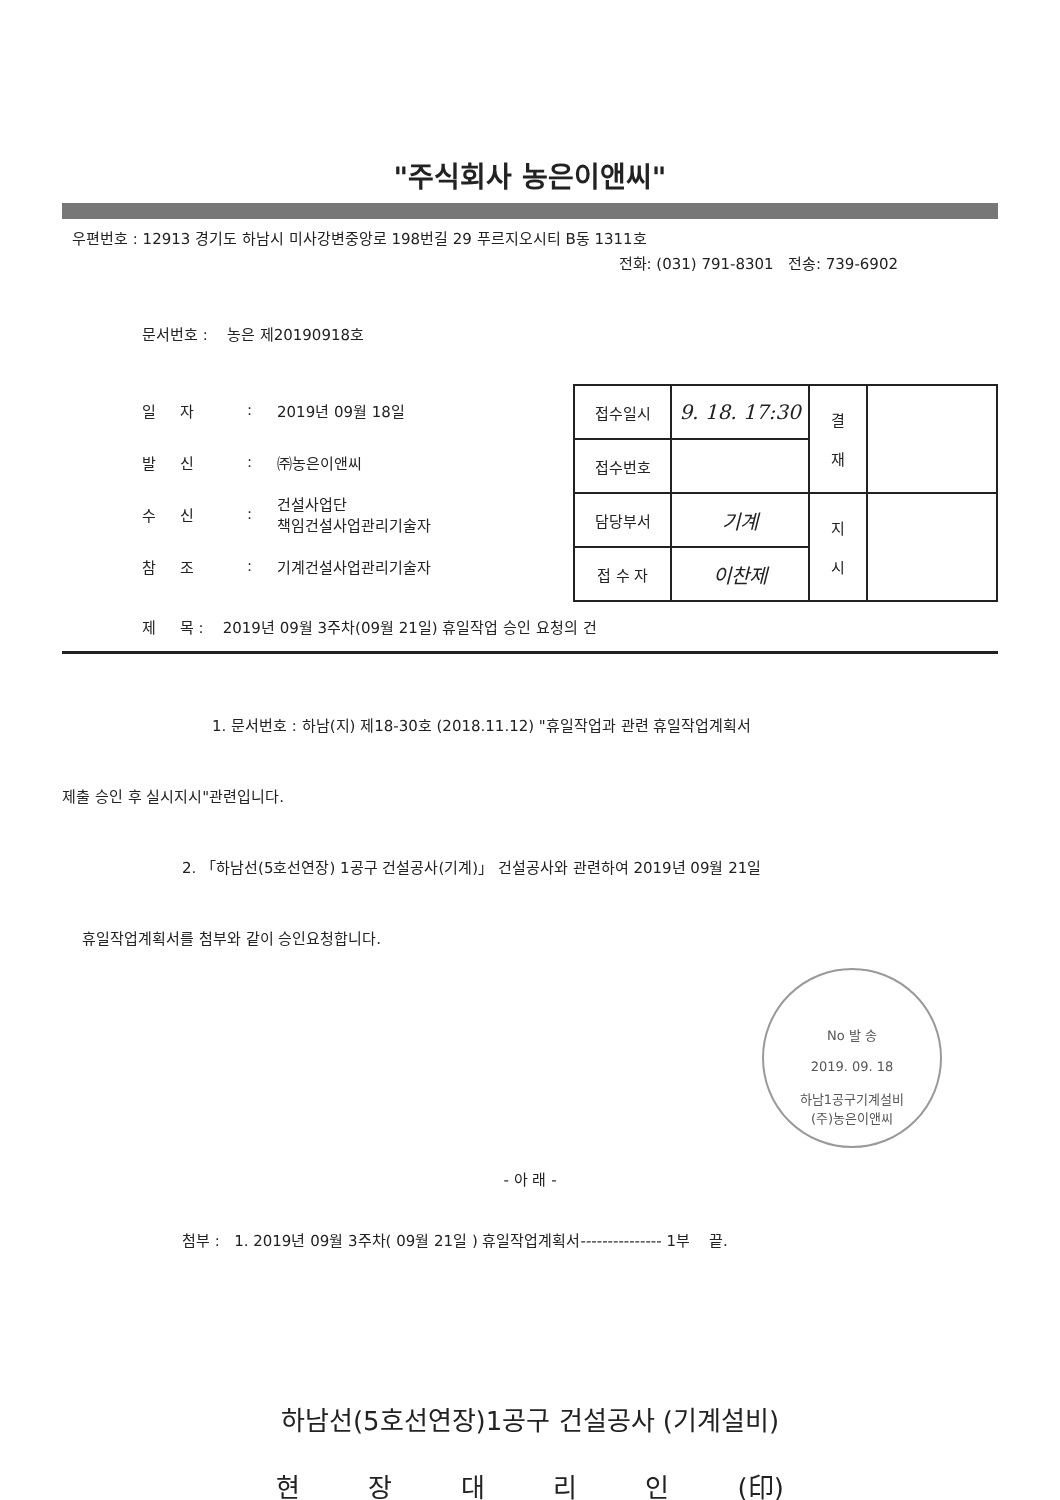"주식회사 농은이앤씨"
우편번호 : 12913 경기도 하남시 미사강변중앙로 198번길 29 푸르지오시티 B동 1311호
전화: (031) 791-8301 전송: 739-6902
문서번호 : 농은 제20190918호
일 자: 2019년 09월 18일
발 신: ㈜농은이앤씨
수 신: 건설사업단
책임건설사업관리기술자
참 조: 기계건설사업관리기술자
| 접수일시 | 9. 18. 17:30 | 결 재 | |
| 접수번호 | | | |
| 담당부서 | 기계 | 지 시 | |
| 접 수 자 | 이찬제 | | |
제 목 : 2019년 09월 3주차(09월 21일) 휴일작업 승인 요청의 건
1. 문서번호 : 하남(지) 제18-30호 (2018.11.12) "휴일작업과 관련 휴일작업계획서
제출 승인 후 실시지시"관련입니다.
2. 「하남선(5호선연장) 1공구 건설공사(기계)」 건설공사와 관련하여 2019년 09월 21일
휴일작업계획서를 첨부와 같이 승인요청합니다.
No 발 송
2019. 09. 18
하남1공구기계설비
(주)농은이앤씨
- 아 래 -
첨부 : 1. 2019년 09월 3주차( 09월 21일 ) 휴일작업계획서--------------- 1부 끝.
하남선(5호선연장)1공구 건설공사 (기계설비)
현 장 대 리 인 (印)